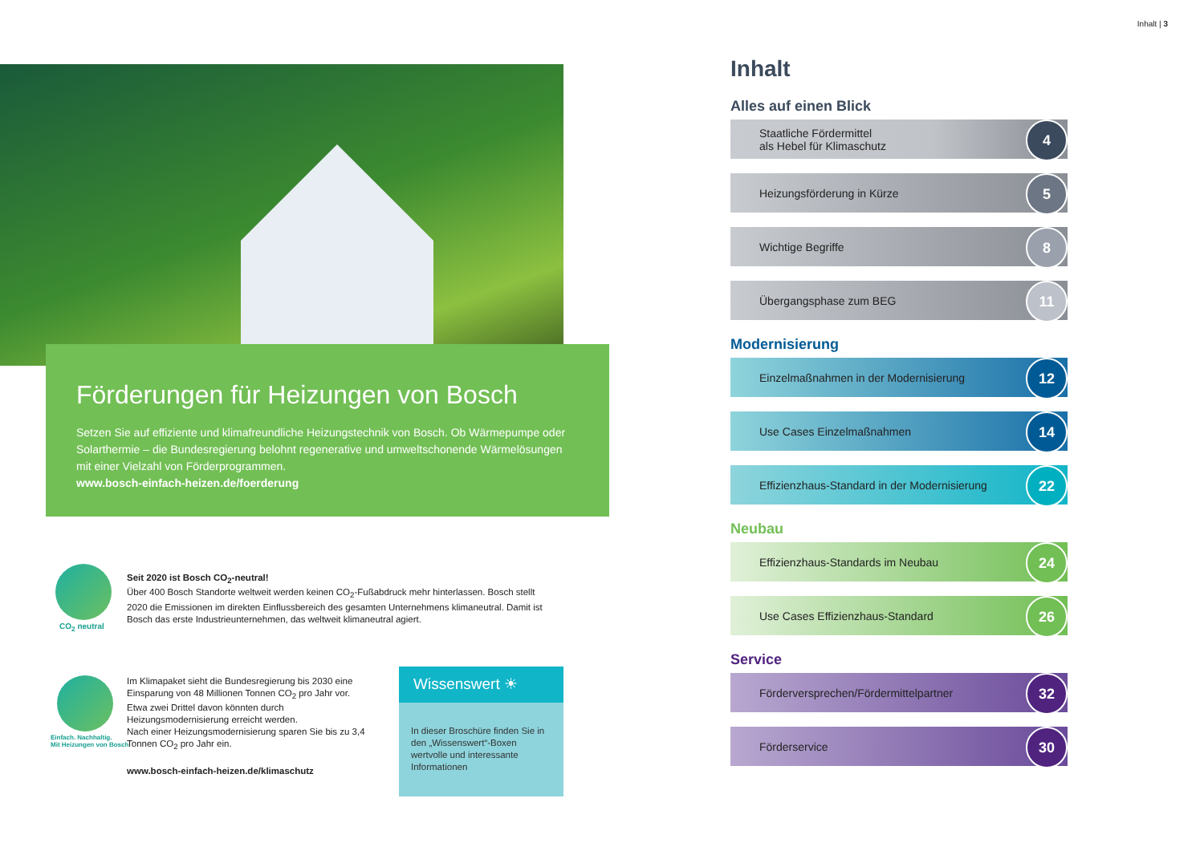Inhalt | 3
Förderungen für Heizungen von Bosch
Setzen Sie auf effiziente und klimafreundliche Heizungstechnik von Bosch. Ob Wärmepumpe oder Solarthermie – die Bundesregierung belohnt regenerative und umweltschonende Wärmelösungen mit einer Vielzahl von Förderprogrammen.
www.bosch-einfach-heizen.de/foerderung
CO<sub>2</sub> neutral
Seit 2020 ist Bosch CO<sub>2</sub>-neutral!
Über 400 Bosch Standorte weltweit werden keinen CO<sub>2</sub>-Fußabdruck mehr hinterlassen. Bosch stellt 2020 die Emissionen im direkten Einflussbereich des gesamten Unternehmens klimaneutral. Damit ist Bosch das erste Industrieunternehmen, das weltweit klimaneutral agiert.
Einfach. Nachhaltig.
Mit Heizungen von Bosch
Im Klimapaket sieht die Bundesregierung bis 2030 eine Einsparung von 48 Millionen Tonnen CO<sub>2</sub> pro Jahr vor. Etwa zwei Drittel davon könnten durch Heizungsmodernisierung erreicht werden.
Nach einer Heizungsmodernisierung sparen Sie bis zu 3,4 Tonnen CO<sub>2</sub> pro Jahr ein.
www.bosch-einfach-heizen.de/klimaschutz
Wissenswert ☀
In dieser Broschüre finden Sie in den „Wissenswert“-Boxen wertvolle und interessante Informationen
Inhalt
Alles auf einen Blick
Staatliche Fördermittel
als Hebel für Klimaschutz
4
Heizungsförderung in Kürze 5
Wichtige Begriffe 8
Übergangsphase zum BEG 11
Modernisierung
Einzelmaßnahmen in der Modernisierung 12
Use Cases Einzelmaßnahmen 14
Effizienzhaus-Standard in der Modernisierung 22
Neubau
Effizienzhaus-Standards im Neubau 24
Use Cases Effizienzhaus-Standard 26
Service
Förderversprechen/Fördermittelpartner 32
Förderservice 30